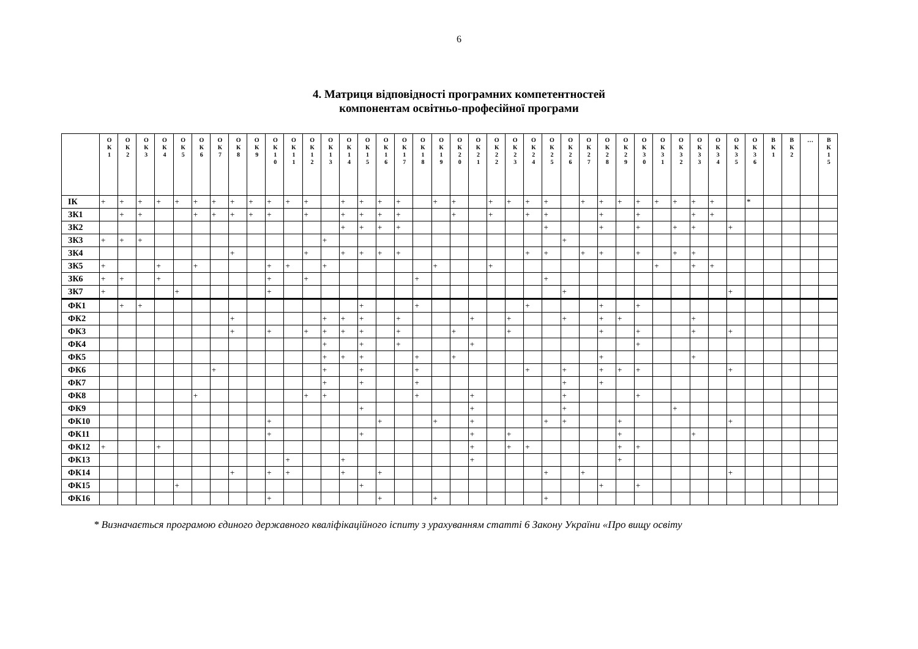6
4. Матриця відповідності програмних компетентностей
компонентам освітньо-професійної програми
| | О К 1 | О К 2 | О К 3 | О К 4 | О К 5 | О К 6 | О К 7 | О К 8 | О К 9 | О К 1 0 | О К 1 1 | О К 1 2 | О К 1 3 | О К 1 4 | О К 1 5 | О К 1 6 | О К 1 7 | О К 1 8 | О К 1 9 | О К 2 0 | О К 2 1 | О К 2 2 | О К 2 3 | О К 2 4 | О К 2 5 | О К 2 6 | О К 2 7 | О К 2 8 | О К 2 9 | О К 3 0 | О К 3 1 | О К 3 2 | О К 3 3 | О К 3 4 | О К 3 5 | О К 3 6 | В К 1 | В К 2 | … | В К 1 5 |
| --- | --- | --- | --- | --- | --- | --- | --- | --- | --- | --- | --- | --- | --- | --- | --- | --- | --- | --- | --- | --- | --- | --- | --- | --- | --- | --- | --- | --- | --- | --- | --- | --- | --- | --- | --- | --- | --- | --- | --- | --- |
| ІК | + | + | + | + | + | + | + | + | + | + | + | + | | + | + | + | + | | + | + | | + | + | + | + | | + | + | + | + | + | + | + | + | | * | | | | |
| ЗК1 | | + | + | | | + | + | + | + | + | | + | | + | + | + | + | | | + | | + | | + | + | | | + | | + | | | + | + | | | | | | |
| ЗК2 | | | | | | | | | | | | | | + | + | + | + | | | | | | | | + | | | + | | + | | + | + | | + | | | | | |
| ЗК3 | + | + | + | | | | | | | | | | + | | | | | | | | | | | | | + | | | | | | | | | | | | | | |
| ЗК4 | | | | | | | | + | | | | + | | + | + | + | + | | | | | | | + | + | | + | + | | + | | + | + | | | | | | | |
| ЗК5 | + | | | + | | + | | | | + | + | | + | | | | | | + | | | + | | | | | | | | | + | | + | + | | | | | | |
| ЗК6 | + | + | | + | | | | | | + | | + | | | | | | + | | | | | | | + | | | | | | | | | | | | | | | |
| ЗК7 | + | | | | + | | | | | + | | | | | | | | | | | | | | | | + | | | | | | | | | + | | | | | |
| ФК1 | | + | + | | | | | | | | | | | | + | | | + | | | | | | + | | | | + | | + | | | | | | | | | | |
| ФК2 | | | | | | | | + | | | | | + | + | + | | + | | | | + | | + | | | + | | + | + | | | | + | | | | | | | |
| ФК3 | | | | | | | | + | | + | | + | + | + | + | | + | | | + | | | + | | | | | + | | + | | | + | | + | | | | | |
| ФК4 | | | | | | | | | | | | | + | | + | | + | | | | + | | | | | | | | | + | | | | | | | | | | |
| ФК5 | | | | | | | | | | | | | + | + | + | | | + | | + | | | | | | | | + | | | | | + | | | | | | | |
| ФК6 | | | | | | | + | | | | | | + | | + | | | + | | | | | | + | | + | | + | + | + | | | | | + | | | | | |
| ФК7 | | | | | | | | | | | | | + | | + | | | + | | | | | | | | + | | + | | | | | | | | | | | | |
| ФК8 | | | | | | + | | | | | | + | + | | | | | + | | | + | | | | | + | | | | + | | | | | | | | | | |
| ФК9 | | | | | | | | | | | | | | | + | | | | | | + | | | | | + | | | | | | + | | | | | | | | |
| ФК10 | | | | | | | | | | + | | | | | | + | | | + | | + | | | | + | + | | | + | | | | | | + | | | | | |
| ФК11 | | | | | | | | | | + | | | | | + | | | | | | + | | + | | | | | | + | | | | + | | | | | | | |
| ФК12 | + | | | + | | | | | | | | | | | | | | | | | + | | + | + | | | | | + | + | | | | | | | | | | |
| ФК13 | | | | | | | | | | | + | | | + | | | | | | | + | | | | | | | | + | | | | | | | | | | | |
| ФК14 | | | | | | | | + | | + | + | | | + | | + | | | | | | | | | + | | + | | | | | | | | + | | | | | |
| ФК15 | | | | | + | | | | | | | | | | + | | | | | | | | | | | | | + | | + | | | | | | | | | | |
| ФК16 | | | | | | | | | | + | | | | | | + | | | + | | | | | | + | | | | | | | | | | | | | | | |
* Визначається програмою єдиного державного кваліфікаційного іспиту з урахуванням статті 6 Закону України «Про вищу освіту